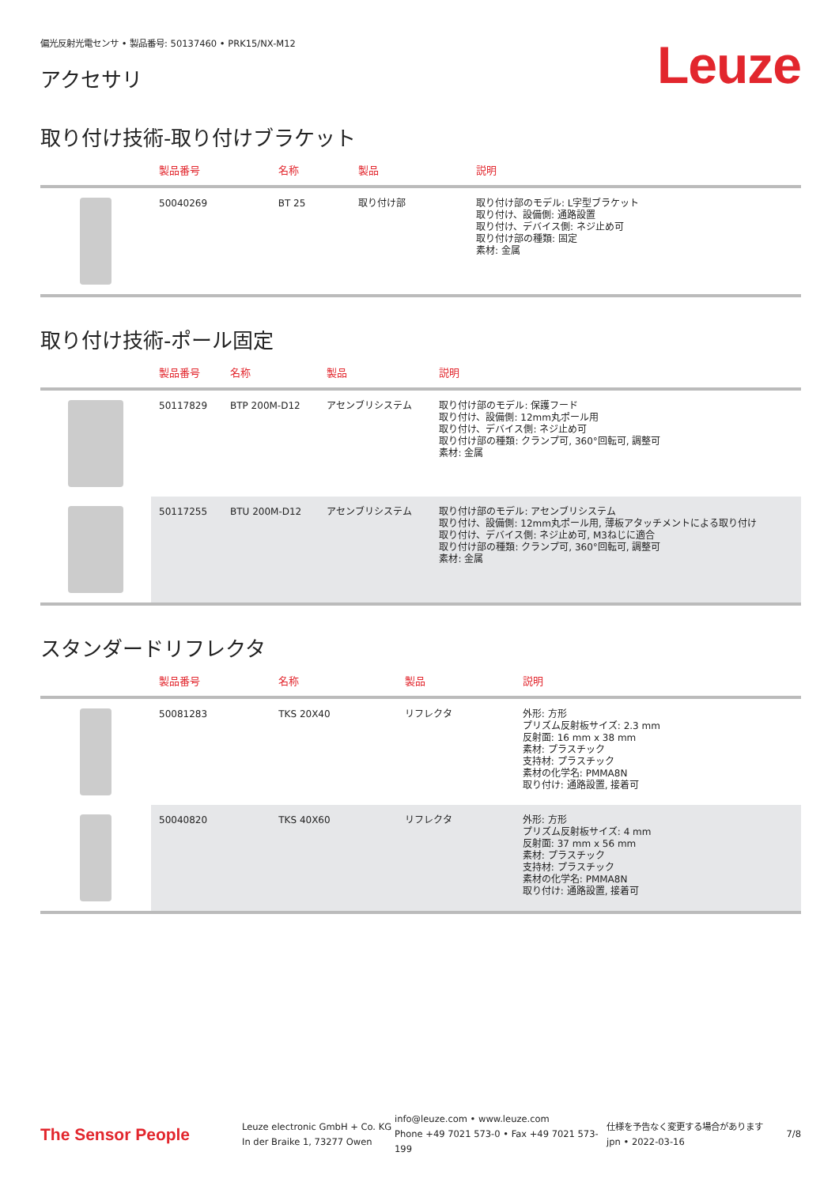偏光反射光電センサ • 製品番号: 50137460 • PRK15/NX-M12
アクセサリ
Leuze
取り付け技術-取り付けブラケット
| | 製品番号 | 名称 | 製品 | 説明 |
| --- | --- | --- | --- | --- |
| | 50040269 | BT 25 | 取り付け部 | 取り付け部のモデル: L字型ブラケット 取り付け、設備側: 通路設置 取り付け、デバイス側: ネジ止め可 取り付け部の種類: 固定 素材: 金属 |
取り付け技術-ポール固定
| | 製品番号 | 名称 | 製品 | 説明 |
| --- | --- | --- | --- | --- |
| | 50117829 | BTP 200M-D12 | アセンブリシステム | 取り付け部のモデル: 保護フード 取り付け、設備側: 12mm丸ポール用 取り付け、デバイス側: ネジ止め可 取り付け部の種類: クランプ可, 360°回転可, 調整可 素材: 金属 |
| | 50117255 | BTU 200M-D12 | アセンブリシステム | 取り付け部のモデル: アセンブリシステム 取り付け、設備側: 12mm丸ポール用, 薄板アタッチメントによる取り付け 取り付け、デバイス側: ネジ止め可, M3ねじに適合 取り付け部の種類: クランプ可, 360°回転可, 調整可 素材: 金属 |
スタンダードリフレクタ
| | 製品番号 | 名称 | 製品 | 説明 |
| --- | --- | --- | --- | --- |
| | 50081283 | TKS 20X40 | リフレクタ | 外形: 方形 プリズム反射板サイズ: 2.3 mm 反射面: 16 mm x 38 mm 素材: プラスチック 支持材: プラスチック 素材の化学名: PMMA8N 取り付け: 通路設置, 接着可 |
| | 50040820 | TKS 40X60 | リフレクタ | 外形: 方形 プリズム反射板サイズ: 4 mm 反射面: 37 mm x 56 mm 素材: プラスチック 支持材: プラスチック 素材の化学名: PMMA8N 取り付け: 通路設置, 接着可 |
The Sensor People
Leuze electronic GmbH + Co. KG
In der Braike 1, 73277 Owen
info@leuze.com • www.leuze.com
Phone +49 7021 573-0 • Fax +49 7021 573-199
仕様を予告なく変更する場合があります
jpn • 2022-03-16
7/8